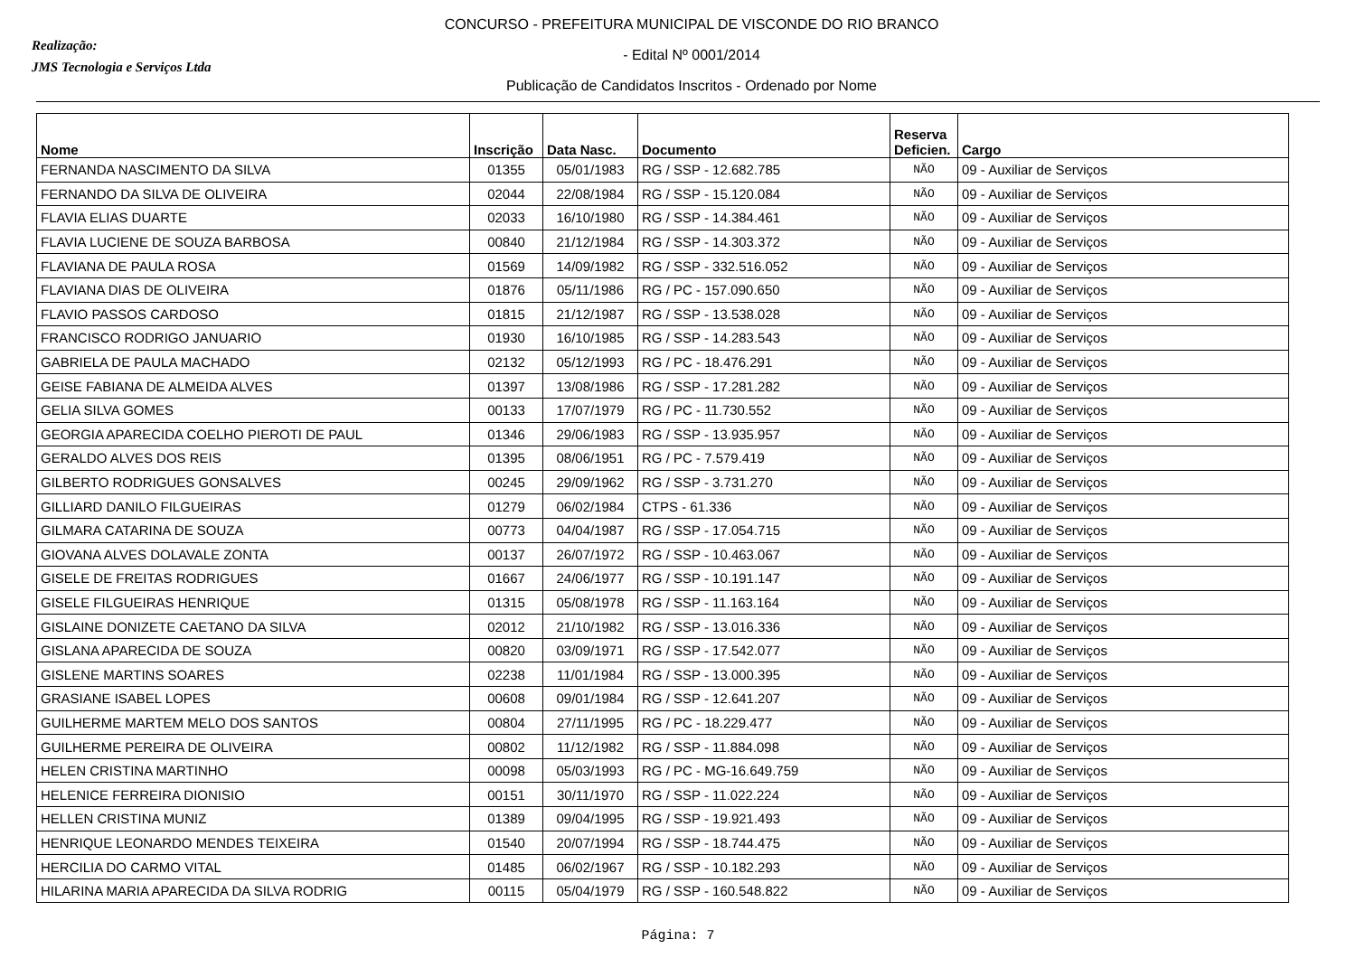Realização:
JMS Tecnologia e Serviços Ltda
CONCURSO - PREFEITURA MUNICIPAL DE VISCONDE DO RIO BRANCO
- Edital Nº 0001/2014
Publicação de Candidatos Inscritos - Ordenado por Nome
| Nome | Inscrição | Data Nasc. | Documento | Reserva Deficien. | Cargo |
| --- | --- | --- | --- | --- | --- |
| FERNANDA NASCIMENTO DA SILVA | 01355 | 05/01/1983 | RG / SSP - 12.682.785 | NÃO | 09 - Auxiliar de Serviços |
| FERNANDO DA SILVA DE OLIVEIRA | 02044 | 22/08/1984 | RG / SSP - 15.120.084 | NÃO | 09 - Auxiliar de Serviços |
| FLAVIA ELIAS DUARTE | 02033 | 16/10/1980 | RG / SSP - 14.384.461 | NÃO | 09 - Auxiliar de Serviços |
| FLAVIA LUCIENE DE SOUZA BARBOSA | 00840 | 21/12/1984 | RG / SSP - 14.303.372 | NÃO | 09 - Auxiliar de Serviços |
| FLAVIANA DE PAULA ROSA | 01569 | 14/09/1982 | RG / SSP - 332.516.052 | NÃO | 09 - Auxiliar de Serviços |
| FLAVIANA DIAS DE OLIVEIRA | 01876 | 05/11/1986 | RG / PC - 157.090.650 | NÃO | 09 - Auxiliar de Serviços |
| FLAVIO PASSOS CARDOSO | 01815 | 21/12/1987 | RG / SSP - 13.538.028 | NÃO | 09 - Auxiliar de Serviços |
| FRANCISCO RODRIGO JANUARIO | 01930 | 16/10/1985 | RG / SSP - 14.283.543 | NÃO | 09 - Auxiliar de Serviços |
| GABRIELA DE PAULA MACHADO | 02132 | 05/12/1993 | RG / PC - 18.476.291 | NÃO | 09 - Auxiliar de Serviços |
| GEISE FABIANA DE ALMEIDA ALVES | 01397 | 13/08/1986 | RG / SSP - 17.281.282 | NÃO | 09 - Auxiliar de Serviços |
| GELIA SILVA GOMES | 00133 | 17/07/1979 | RG / PC - 11.730.552 | NÃO | 09 - Auxiliar de Serviços |
| GEORGIA APARECIDA COELHO PIEROTI DE PAUL | 01346 | 29/06/1983 | RG / SSP - 13.935.957 | NÃO | 09 - Auxiliar de Serviços |
| GERALDO ALVES DOS REIS | 01395 | 08/06/1951 | RG / PC - 7.579.419 | NÃO | 09 - Auxiliar de Serviços |
| GILBERTO RODRIGUES GONSALVES | 00245 | 29/09/1962 | RG / SSP - 3.731.270 | NÃO | 09 - Auxiliar de Serviços |
| GILLIARD DANILO FILGUEIRAS | 01279 | 06/02/1984 | CTPS - 61.336 | NÃO | 09 - Auxiliar de Serviços |
| GILMARA CATARINA DE SOUZA | 00773 | 04/04/1987 | RG / SSP - 17.054.715 | NÃO | 09 - Auxiliar de Serviços |
| GIOVANA ALVES DOLAVALE ZONTA | 00137 | 26/07/1972 | RG / SSP - 10.463.067 | NÃO | 09 - Auxiliar de Serviços |
| GISELE DE FREITAS RODRIGUES | 01667 | 24/06/1977 | RG / SSP - 10.191.147 | NÃO | 09 - Auxiliar de Serviços |
| GISELE FILGUEIRAS HENRIQUE | 01315 | 05/08/1978 | RG / SSP - 11.163.164 | NÃO | 09 - Auxiliar de Serviços |
| GISLAINE DONIZETE CAETANO DA SILVA | 02012 | 21/10/1982 | RG / SSP - 13.016.336 | NÃO | 09 - Auxiliar de Serviços |
| GISLANA APARECIDA DE SOUZA | 00820 | 03/09/1971 | RG / SSP - 17.542.077 | NÃO | 09 - Auxiliar de Serviços |
| GISLENE MARTINS SOARES | 02238 | 11/01/1984 | RG / SSP - 13.000.395 | NÃO | 09 - Auxiliar de Serviços |
| GRASIANE ISABEL LOPES | 00608 | 09/01/1984 | RG / SSP - 12.641.207 | NÃO | 09 - Auxiliar de Serviços |
| GUILHERME MARTEM MELO DOS SANTOS | 00804 | 27/11/1995 | RG / PC - 18.229.477 | NÃO | 09 - Auxiliar de Serviços |
| GUILHERME PEREIRA DE OLIVEIRA | 00802 | 11/12/1982 | RG / SSP - 11.884.098 | NÃO | 09 - Auxiliar de Serviços |
| HELEN CRISTINA MARTINHO | 00098 | 05/03/1993 | RG / PC - MG-16.649.759 | NÃO | 09 - Auxiliar de Serviços |
| HELENICE FERREIRA DIONISIO | 00151 | 30/11/1970 | RG / SSP - 11.022.224 | NÃO | 09 - Auxiliar de Serviços |
| HELLEN CRISTINA MUNIZ | 01389 | 09/04/1995 | RG / SSP - 19.921.493 | NÃO | 09 - Auxiliar de Serviços |
| HENRIQUE LEONARDO MENDES TEIXEIRA | 01540 | 20/07/1994 | RG / SSP - 18.744.475 | NÃO | 09 - Auxiliar de Serviços |
| HERCILIA DO CARMO VITAL | 01485 | 06/02/1967 | RG / SSP - 10.182.293 | NÃO | 09 - Auxiliar de Serviços |
| HILARINA MARIA APARECIDA DA SILVA RODRIG | 00115 | 05/04/1979 | RG / SSP - 160.548.822 | NÃO | 09 - Auxiliar de Serviços |
Página: 7